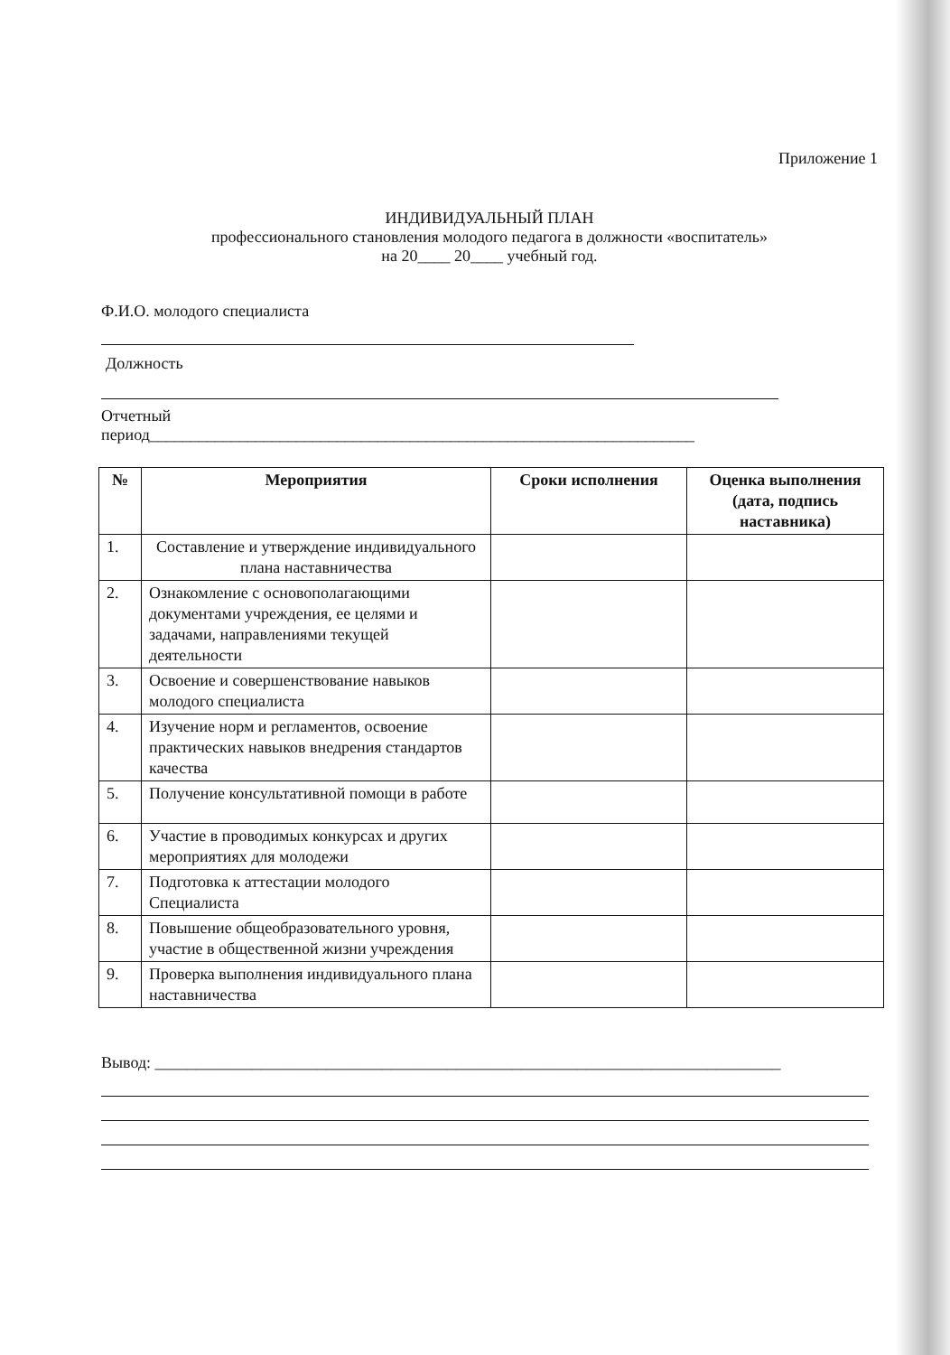Приложение 1
ИНДИВИДУАЛЬНЫЙ ПЛАН
профессионального становления молодого педагога в должности «воспитатель»
на 20____ 20____ учебный год.
Ф.И.О. молодого специалиста
Должность
Отчетный
период___________________________________________________________________
| № | Мероприятия | Сроки исполнения | Оценка выполнения (дата, подпись наставника) |
| --- | --- | --- | --- |
| 1. | Составление и утверждение индивидуального плана наставничества | | |
| 2. | Ознакомление с основополагающими документами учреждения, ее целями и задачами, направлениями текущей деятельности | | |
| 3. | Освоение и совершенствование навыков молодого специалиста | | |
| 4. | Изучение норм и регламентов, освоение практических навыков внедрения стандартов качества | | |
| 5. | Получение консультативной помощи в работе | | |
| 6. | Участие в проводимых конкурсах и других мероприятиях для молодежи | | |
| 7. | Подготовка к аттестации молодого Специалиста | | |
| 8. | Повышение общеобразовательного уровня, участие в общественной жизни учреждения | | |
| 9. | Проверка выполнения индивидуального плана наставничества | | |
Вывод: _____________________________________________________________________________